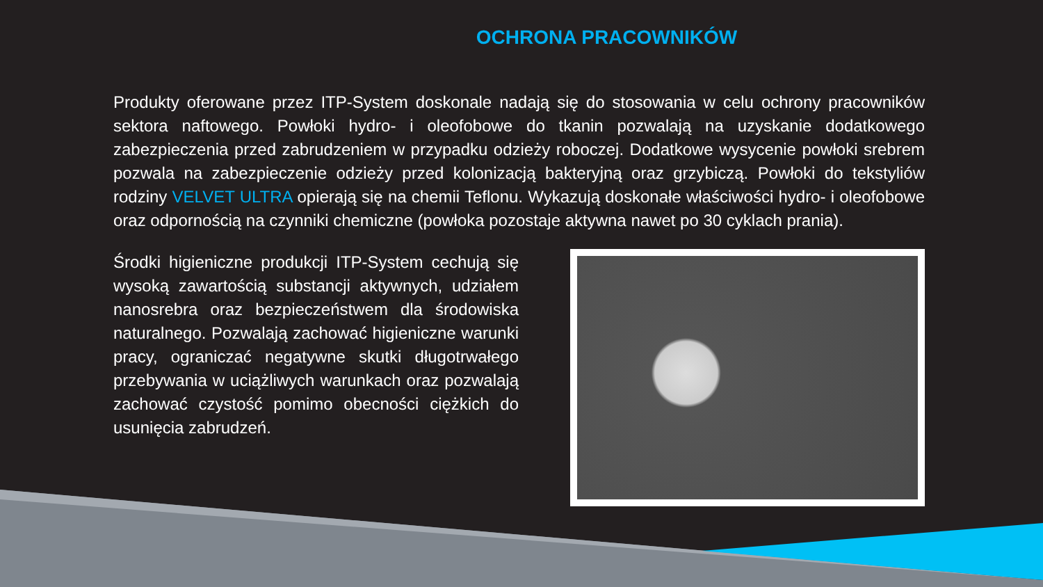OCHRONA PRACOWNIKÓW
Produkty oferowane przez ITP-System doskonale nadają się do stosowania w celu ochrony pracowników sektora naftowego. Powłoki hydro- i oleofobowe do tkanin pozwalają na uzyskanie dodatkowego zabezpieczenia przed zabrudzeniem w przypadku odzieży roboczej. Dodatkowe wysycenie powłoki srebrem pozwala na zabezpieczenie odzieży przed kolonizacją bakteryjną oraz grzybiczą. Powłoki do tekstyliów rodziny VELVET ULTRA opierają się na chemii Teflonu. Wykazują doskonałe właściwości hydro- i oleofobowe oraz odpornością na czynniki chemiczne (powłoka pozostaje aktywna nawet po 30 cyklach prania).
Środki higieniczne produkcji ITP-System cechują się wysoką zawartością substancji aktywnych, udziałem nanosrebra oraz bezpieczeństwem dla środowiska naturalnego. Pozwalają zachować higieniczne warunki pracy, ograniczać negatywne skutki długotrwałego przebywania w uciążliwych warunkach oraz pozwalają zachować czystość pomimo obecności ciężkich do usunięcia zabrudzeń.